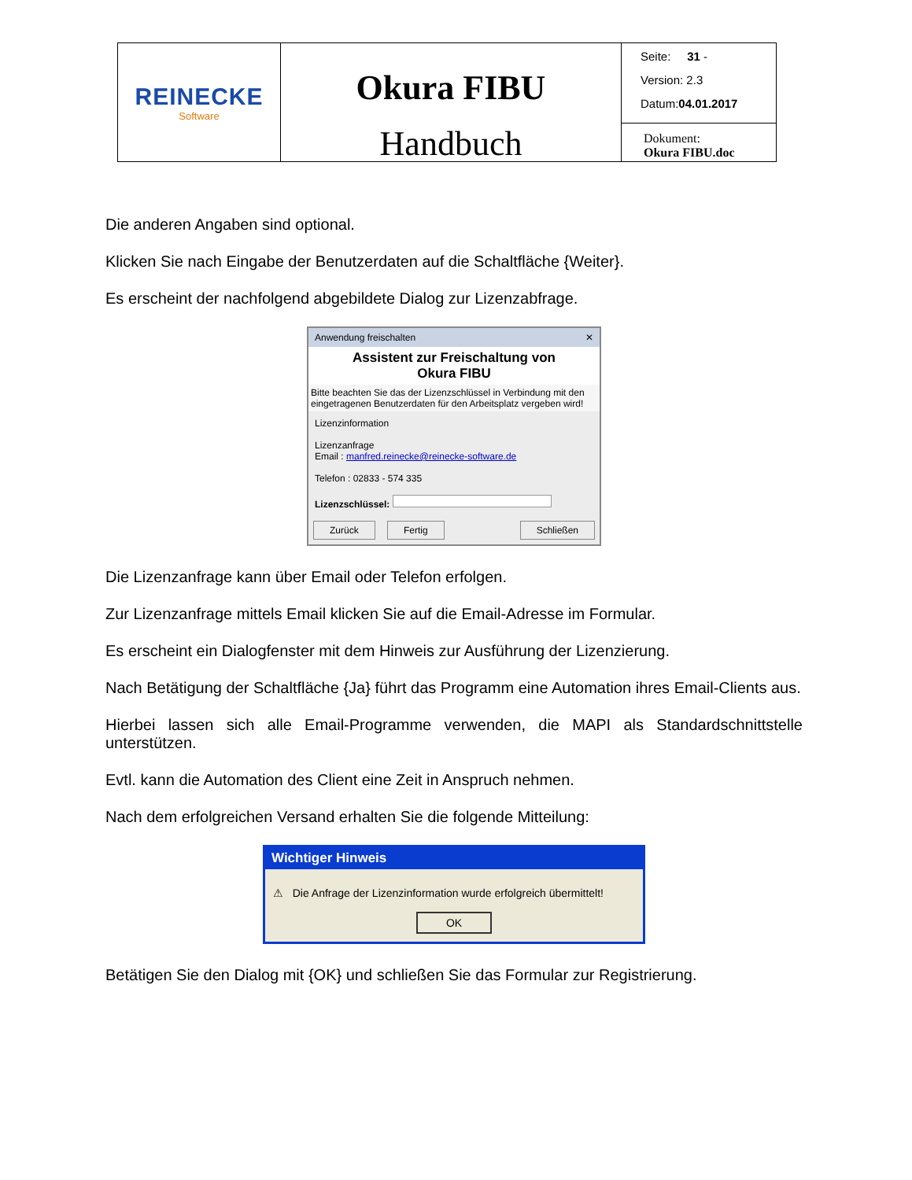| REINECKE Software | Okura FIBU Handbuch | Seite: 31 - Version: 2.3 Datum: 04.01.2017 |
| | | Dokument: Okura FIBU.doc |
Die anderen Angaben sind optional.
Klicken Sie nach Eingabe der Benutzerdaten auf die Schaltfläche {Weiter}.
Es erscheint der nachfolgend abgebildete Dialog zur Lizenzabfrage.
Anwendung freischalten ✕
Assistent zur Freischaltung von
Okura FIBU
Bitte beachten Sie das der Lizenzschlüssel in Verbindung mit den eingetragenen Benutzerdaten für den Arbeitsplatz vergeben wird!
Lizenzinformation
Lizenzanfrage
Email : manfred.reinecke@reinecke-software.de
Telefon : 02833 - 574 335
Lizenzschlüssel:
Zurück Fertig Schließen
Die Lizenzanfrage kann über Email oder Telefon erfolgen.
Zur Lizenzanfrage mittels Email klicken Sie auf die Email-Adresse im Formular.
Es erscheint ein Dialogfenster mit dem Hinweis zur Ausführung der Lizenzierung.
Nach Betätigung der Schaltfläche {Ja} führt das Programm eine Automation ihres Email-Clients aus.
Hierbei lassen sich alle Email-Programme verwenden, die MAPI als Standardschnittstelle unterstützen.
Evtl. kann die Automation des Client eine Zeit in Anspruch nehmen.
Nach dem erfolgreichen Versand erhalten Sie die folgende Mitteilung:
Wichtiger Hinweis
⚠ Die Anfrage der Lizenzinformation wurde erfolgreich übermittelt!
OK
Betätigen Sie den Dialog mit {OK} und schließen Sie das Formular zur Registrierung.